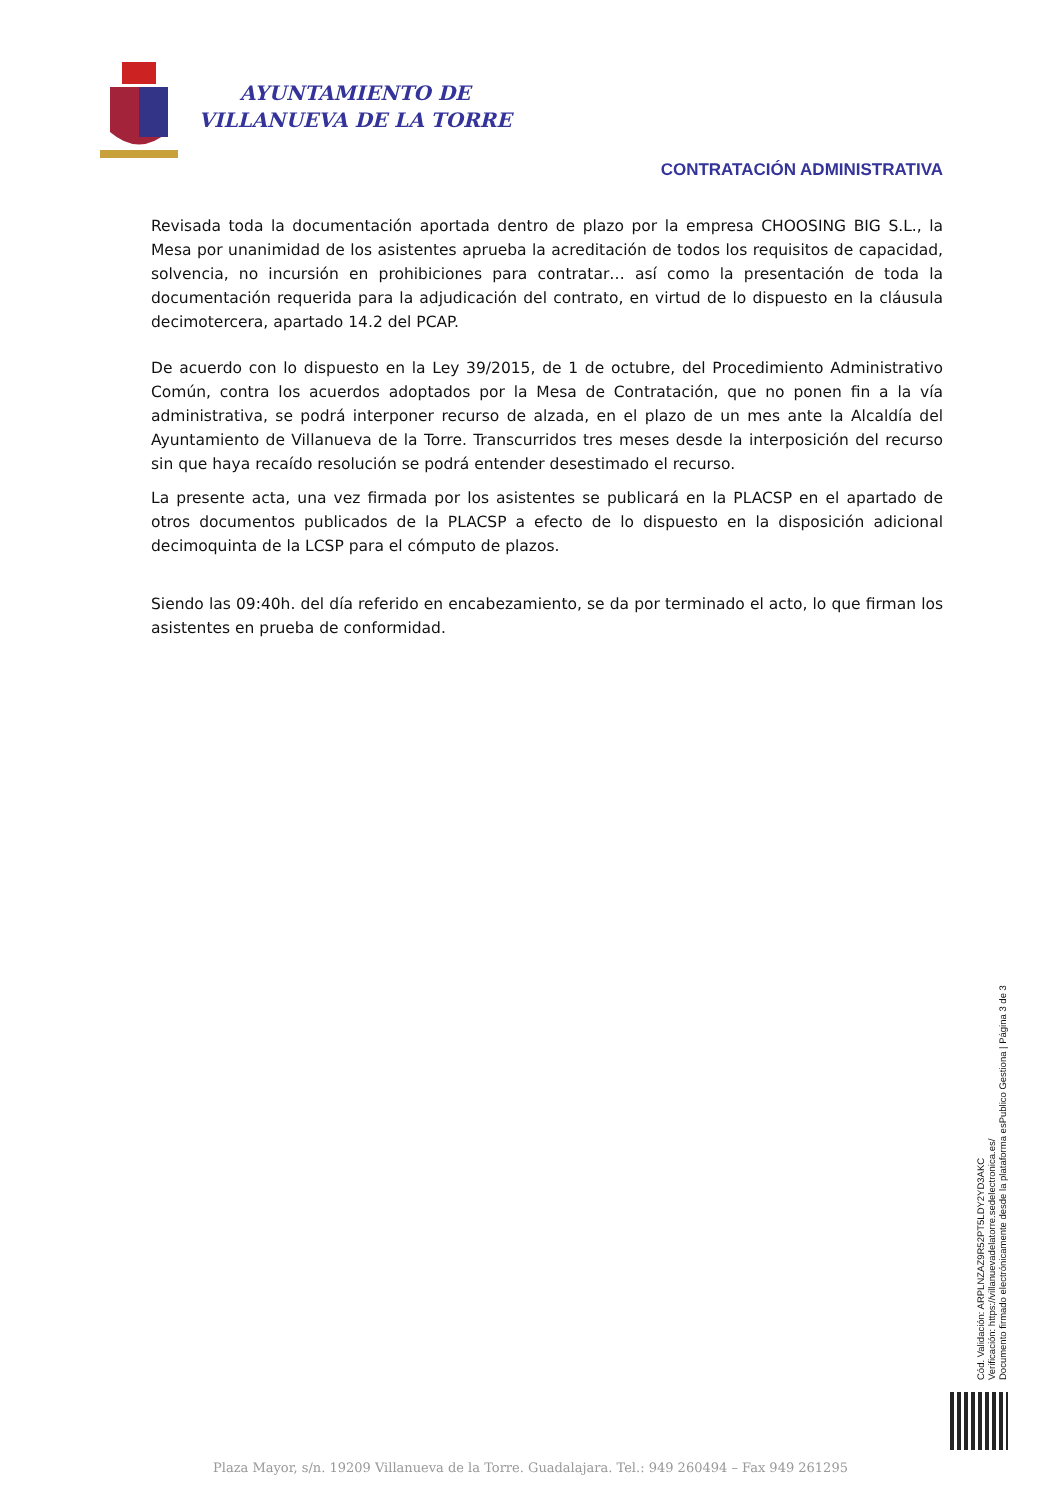AYUNTAMIENTO DE
VILLANUEVA DE LA TORRE
CONTRATACIÓN ADMINISTRATIVA
Revisada toda la documentación aportada dentro de plazo por la empresa CHOOSING BIG S.L., la Mesa por unanimidad de los asistentes aprueba la acreditación de todos los requisitos de capacidad, solvencia, no incursión en prohibiciones para contratar… así como la presentación de toda la documentación requerida para la adjudicación del contrato, en virtud de lo dispuesto en la cláusula decimotercera, apartado 14.2 del PCAP.
De acuerdo con lo dispuesto en la Ley 39/2015, de 1 de octubre, del Procedimiento Administrativo Común, contra los acuerdos adoptados por la Mesa de Contratación, que no ponen fin a la vía administrativa, se podrá interponer recurso de alzada, en el plazo de un mes ante la Alcaldía del Ayuntamiento de Villanueva de la Torre. Transcurridos tres meses desde la interposición del recurso sin que haya recaído resolución se podrá entender desestimado el recurso.
La presente acta, una vez firmada por los asistentes se publicará en la PLACSP en el apartado de otros documentos publicados de la PLACSP a efecto de lo dispuesto en la disposición adicional decimoquinta de la LCSP para el cómputo de plazos.
Siendo las 09:40h. del día referido en encabezamiento, se da por terminado el acto, lo que firman los asistentes en prueba de conformidad.
Cód. Validación: ARPLNZAZ9R52PT5LDY2YD3AKC
Verificación: https://villanuevadelatorre.sedelectronica.es/
Documento firmado electrónicamente desde la plataforma esPublico Gestiona | Página 3 de 3
Plaza Mayor, s/n. 19209 Villanueva de la Torre. Guadalajara. Tel.: 949 260494 – Fax 949 261295